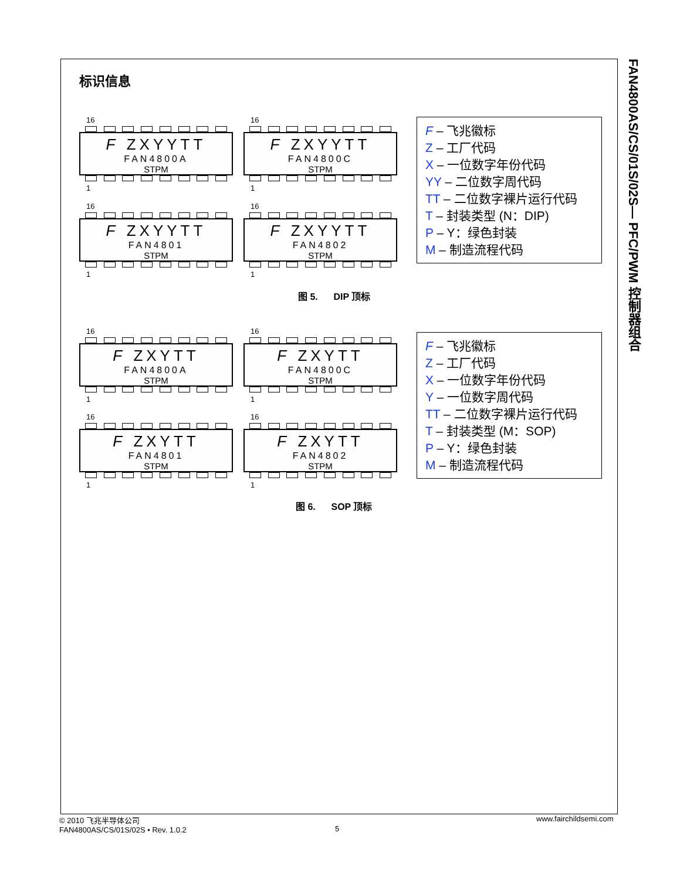FAN4800AS/CS/01S/02S— PFC/PWM 控制器组合
标识信息
16
F ZXYYTT
FAN4800A
STPM
1
16
F ZXYYTT
FAN4800C
STPM
1
16
F ZXYYTT
FAN4801
STPM
1
16
F ZXYYTT
FAN4802
STPM
1
F – 飞兆徽标
Z – 工厂代码
X – 一位数字年份代码
YY – 二位数字周代码
TT – 二位数字裸片运行代码
T – 封装类型 (N：DIP)
P – Y：绿色封装
M – 制造流程代码
图 5. DIP 顶标
16
F ZXYTT
FAN4800A
STPM
1
16
F ZXYTT
FAN4800C
STPM
1
16
F ZXYTT
FAN4801
STPM
1
16
F ZXYTT
FAN4802
STPM
1
F – 飞兆徽标
Z – 工厂代码
X – 一位数字年份代码
Y – 一位数字周代码
TT – 二位数字裸片运行代码
T – 封装类型 (M：SOP)
P – Y：绿色封装
M – 制造流程代码
图 6. SOP 顶标
© 2010 飞兆半导体公司
FAN4800AS/CS/01S/02S • Rev. 1.0.2
5
www.fairchildsemi.com